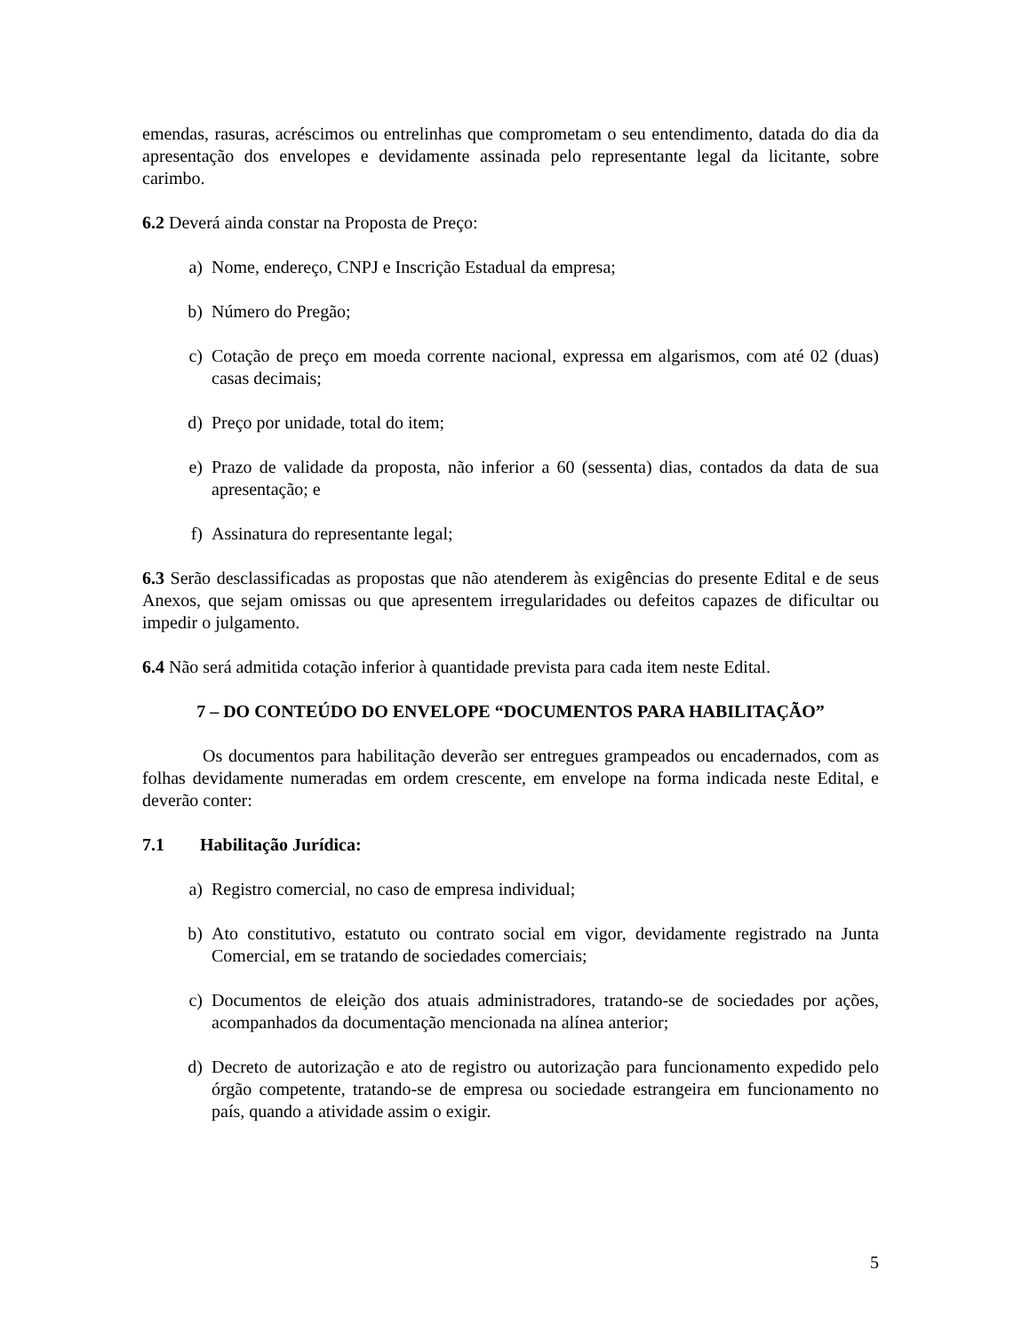emendas, rasuras, acréscimos ou entrelinhas que comprometam o seu entendimento, datada do dia da apresentação dos envelopes e devidamente assinada pelo representante legal da licitante, sobre carimbo.
6.2 Deverá ainda constar na Proposta de Preço:
a) Nome, endereço, CNPJ e Inscrição Estadual da empresa;
b) Número do Pregão;
c) Cotação de preço em moeda corrente nacional, expressa em algarismos, com até 02 (duas) casas decimais;
d) Preço por unidade, total do item;
e) Prazo de validade da proposta, não inferior a 60 (sessenta) dias, contados da data de sua apresentação; e
f) Assinatura do representante legal;
6.3 Serão desclassificadas as propostas que não atenderem às exigências do presente Edital e de seus Anexos, que sejam omissas ou que apresentem irregularidades ou defeitos capazes de dificultar ou impedir o julgamento.
6.4 Não será admitida cotação inferior à quantidade prevista para cada item neste Edital.
7 – DO CONTEÚDO DO ENVELOPE “DOCUMENTOS PARA HABILITAÇÃO”
Os documentos para habilitação deverão ser entregues grampeados ou encadernados, com as folhas devidamente numeradas em ordem crescente, em envelope na forma indicada neste Edital, e deverão conter:
7.1 Habilitação Jurídica:
a) Registro comercial, no caso de empresa individual;
b) Ato constitutivo, estatuto ou contrato social em vigor, devidamente registrado na Junta Comercial, em se tratando de sociedades comerciais;
c) Documentos de eleição dos atuais administradores, tratando-se de sociedades por ações, acompanhados da documentação mencionada na alínea anterior;
d) Decreto de autorização e ato de registro ou autorização para funcionamento expedido pelo órgão competente, tratando-se de empresa ou sociedade estrangeira em funcionamento no país, quando a atividade assim o exigir.
5